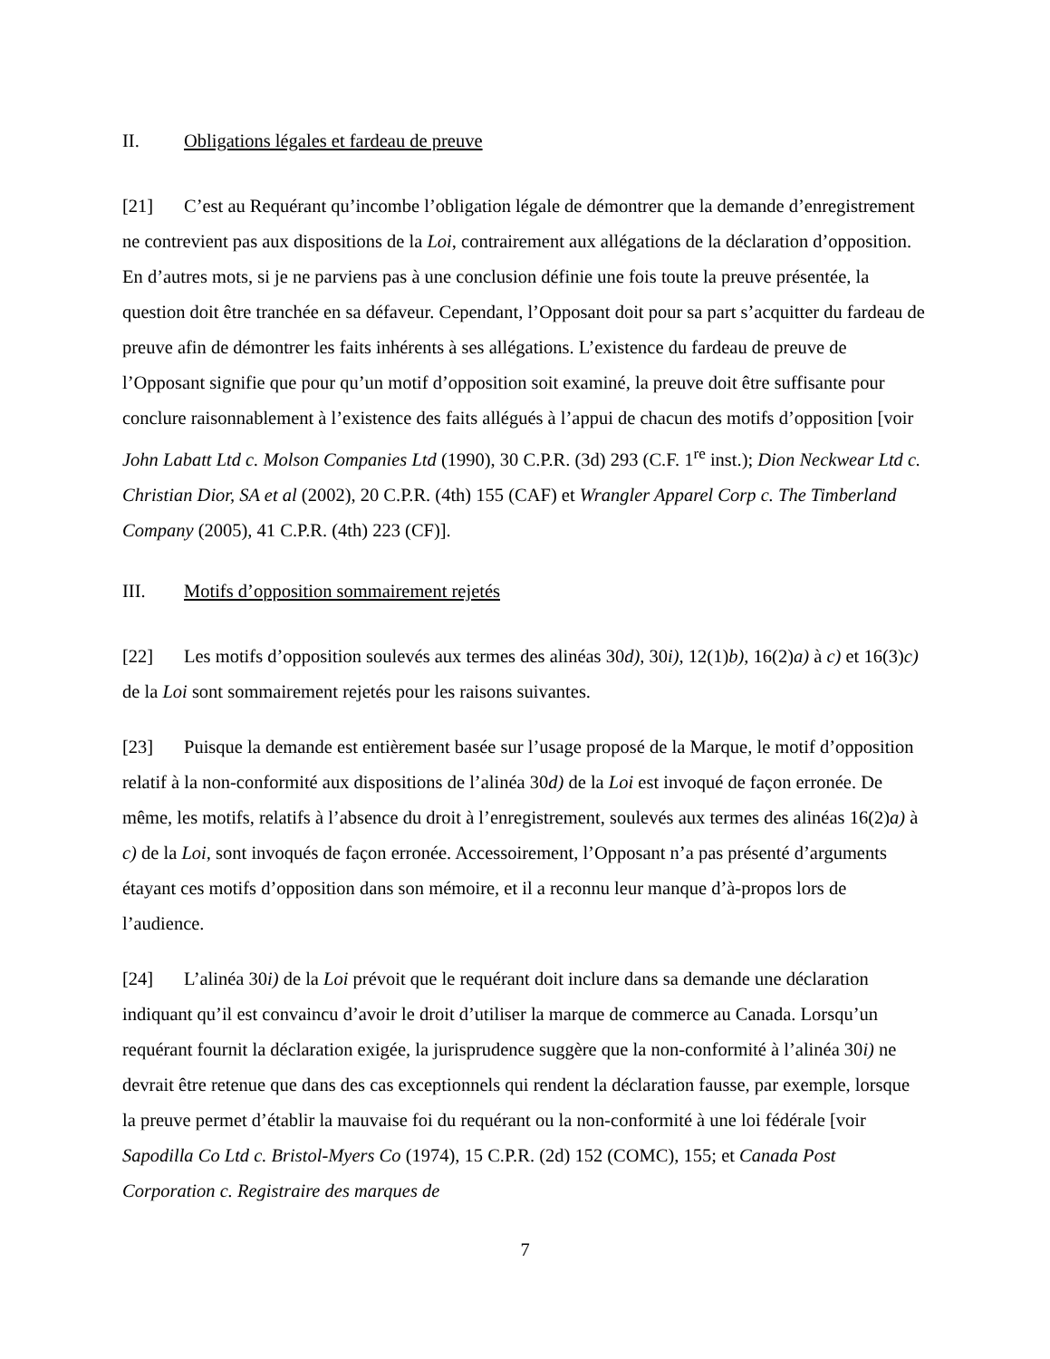II. Obligations légales et fardeau de preuve
[21] C’est au Requérant qu’incombe l’obligation légale de démontrer que la demande d’enregistrement ne contrevient pas aux dispositions de la Loi, contrairement aux allégations de la déclaration d’opposition. En d’autres mots, si je ne parviens pas à une conclusion définie une fois toute la preuve présentée, la question doit être tranchée en sa défaveur. Cependant, l’Opposant doit pour sa part s’acquitter du fardeau de preuve afin de démontrer les faits inhérents à ses allégations. L’existence du fardeau de preuve de l’Opposant signifie que pour qu’un motif d’opposition soit examiné, la preuve doit être suffisante pour conclure raisonnablement à l’existence des faits allégués à l’appui de chacun des motifs d’opposition [voir John Labatt Ltd c. Molson Companies Ltd (1990), 30 C.P.R. (3d) 293 (C.F. 1<sup>re</sup> inst.); Dion Neckwear Ltd c. Christian Dior, SA et al (2002), 20 C.P.R. (4th) 155 (CAF) et Wrangler Apparel Corp c. The Timberland Company (2005), 41 C.P.R. (4th) 223 (CF)].
III. Motifs d’opposition sommairement rejetés
[22] Les motifs d’opposition soulevés aux termes des alinéas 30d), 30i), 12(1)b), 16(2)a) à c) et 16(3)c) de la Loi sont sommairement rejetés pour les raisons suivantes.
[23] Puisque la demande est entièrement basée sur l’usage proposé de la Marque, le motif d’opposition relatif à la non-conformité aux dispositions de l’alinéa 30d) de la Loi est invoqué de façon erronée. De même, les motifs, relatifs à l’absence du droit à l’enregistrement, soulevés aux termes des alinéas 16(2)a) à c) de la Loi, sont invoqués de façon erronée. Accessoirement, l’Opposant n’a pas présenté d’arguments étayant ces motifs d’opposition dans son mémoire, et il a reconnu leur manque d’à-propos lors de l’audience.
[24] L’alinéa 30i) de la Loi prévoit que le requérant doit inclure dans sa demande une déclaration indiquant qu’il est convaincu d’avoir le droit d’utiliser la marque de commerce au Canada. Lorsqu’un requérant fournit la déclaration exigée, la jurisprudence suggère que la non-conformité à l’alinéa 30i) ne devrait être retenue que dans des cas exceptionnels qui rendent la déclaration fausse, par exemple, lorsque la preuve permet d’établir la mauvaise foi du requérant ou la non-conformité à une loi fédérale [voir Sapodilla Co Ltd c. Bristol-Myers Co (1974), 15 C.P.R. (2d) 152 (COMC), 155; et Canada Post Corporation c. Registraire des marques de
7